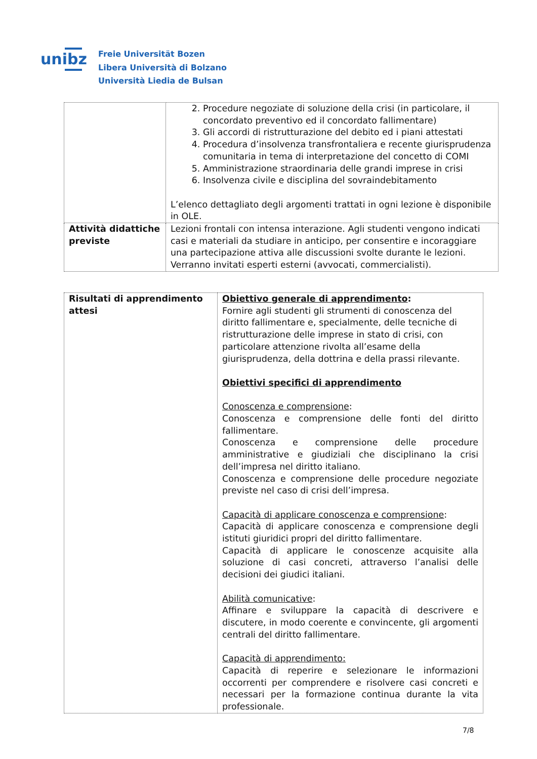unibz
Freie Universität Bozen
Libera Università di Bolzano
Università Liedia de Bulsan
| | 2. Procedure negoziate di soluzione della crisi (in particolare, il concordato preventivo ed il concordato fallimentare) 3. Gli accordi di ristrutturazione del debito ed i piani attestati 4. Procedura d’insolvenza transfrontaliera e recente giurisprudenza comunitaria in tema di interpretazione del concetto di COMI 5. Amministrazione straordinaria delle grandi imprese in crisi 6. Insolvenza civile e disciplina del sovraindebitamento L’elenco dettagliato degli argomenti trattati in ogni lezione è disponibile in OLE. |
| Attività didattiche previste | Lezioni frontali con intensa interazione. Agli studenti vengono indicati casi e materiali da studiare in anticipo, per consentire e incoraggiare una partecipazione attiva alle discussioni svolte durante le lezioni. Verranno invitati esperti esterni (avvocati, commercialisti). |
| Risultati di apprendimento attesi | Obiettivo generale di apprendimento : Fornire agli studenti gli strumenti di conoscenza del diritto fallimentare e, specialmente, delle tecniche di ristrutturazione delle imprese in stato di crisi, con particolare attenzione rivolta all’esame della giurisprudenza, della dottrina e della prassi rilevante. Obiettivi specifici di apprendimento Conoscenza e comprensione : Conoscenza e comprensione delle fonti del diritto fallimentare. Conoscenza e comprensione delle procedure amministrative e giudiziali che disciplinano la crisi dell’impresa nel diritto italiano. Conoscenza e comprensione delle procedure negoziate previste nel caso di crisi dell’impresa. Capacità di applicare conoscenza e comprensione : Capacità di applicare conoscenza e comprensione degli istituti giuridici propri del diritto fallimentare. Capacità di applicare le conoscenze acquisite alla soluzione di casi concreti, attraverso l’analisi delle decisioni dei giudici italiani. Abilità comunicative : Affinare e sviluppare la capacità di descrivere e discutere, in modo coerente e convincente, gli argomenti centrali del diritto fallimentare. Capacità di apprendimento: Capacità di reperire e selezionare le informazioni occorrenti per comprendere e risolvere casi concreti e necessari per la formazione continua durante la vita professionale. |
7/8